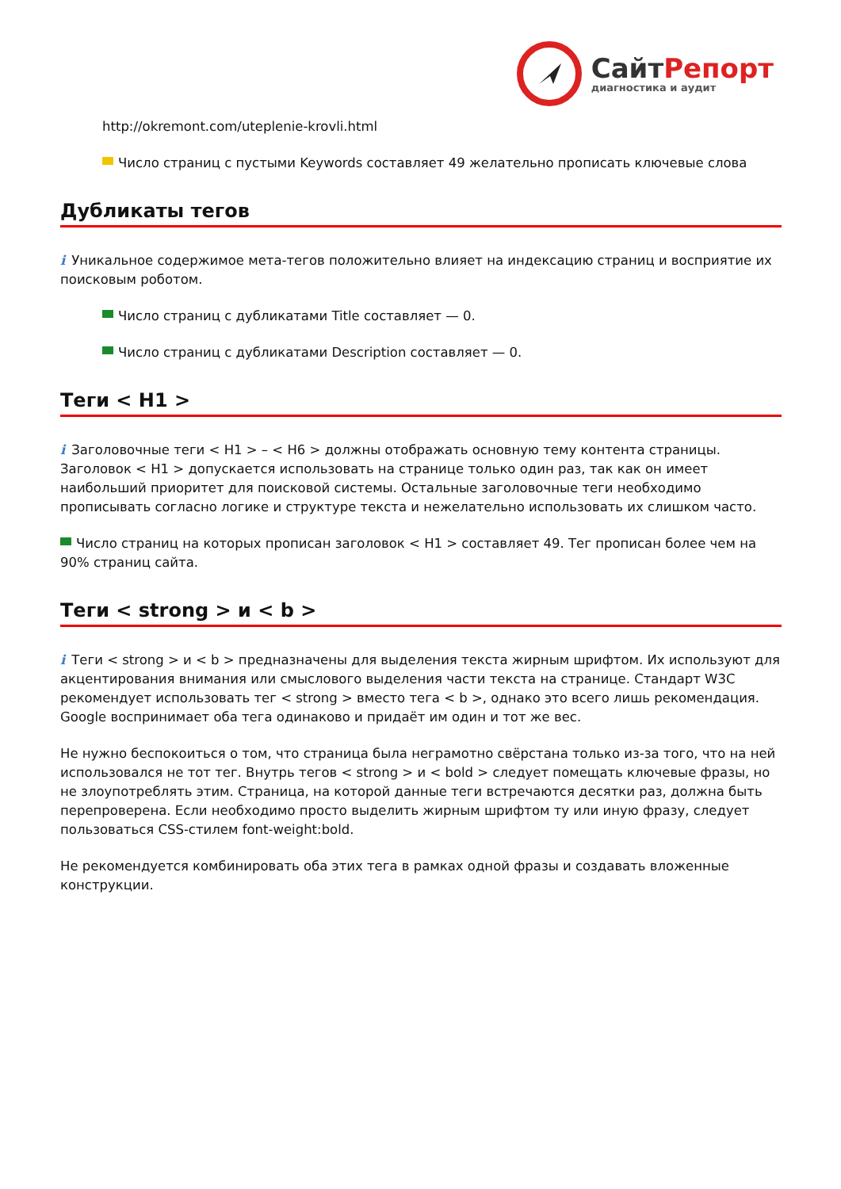Сайт Репорт
диагностика и аудит
http://okremont.com/uteplenie-krovli.html
Число страниц с пустыми Keywords составляет 49 желательно прописать ключевые слова
Дубликаты тегов
i Уникальное содержимое мета-тегов положительно влияет на индексацию страниц и восприятие их поисковым роботом.
Число страниц с дубликатами Title составляет — 0.
Число страниц с дубликатами Description составляет — 0.
Теги < H1 >
i Заголовочные теги < H1 > – < H6 > должны отображать основную тему контента страницы. Заголовок < H1 > допускается использовать на странице только один раз, так как он имеет наибольший приоритет для поисковой системы. Остальные заголовочные теги необходимо прописывать согласно логике и структуре текста и нежелательно использовать их слишком часто.
Число страниц на которых прописан заголовок < H1 > составляет 49. Тег прописан более чем на 90% страниц сайта.
Теги < strong > и < b >
i Теги < strong > и < b > предназначены для выделения текста жирным шрифтом. Их используют для акцентирования внимания или смыслового выделения части текста на странице. Стандарт W3C рекомендует использовать тег < strong > вместо тега < b >, однако это всего лишь рекомендация. Google воспринимает оба тега одинаково и придаёт им один и тот же вес.
Не нужно беспокоиться о том, что страница была неграмотно свёрстана только из-за того, что на ней использовался не тот тег. Внутрь тегов < strong > и < bold > следует помещать ключевые фразы, но не злоупотреблять этим. Страница, на которой данные теги встречаются десятки раз, должна быть перепроверена. Если необходимо просто выделить жирным шрифтом ту или иную фразу, следует пользоваться CSS-стилем font-weight:bold.
Не рекомендуется комбинировать оба этих тега в рамках одной фразы и создавать вложенные конструкции.